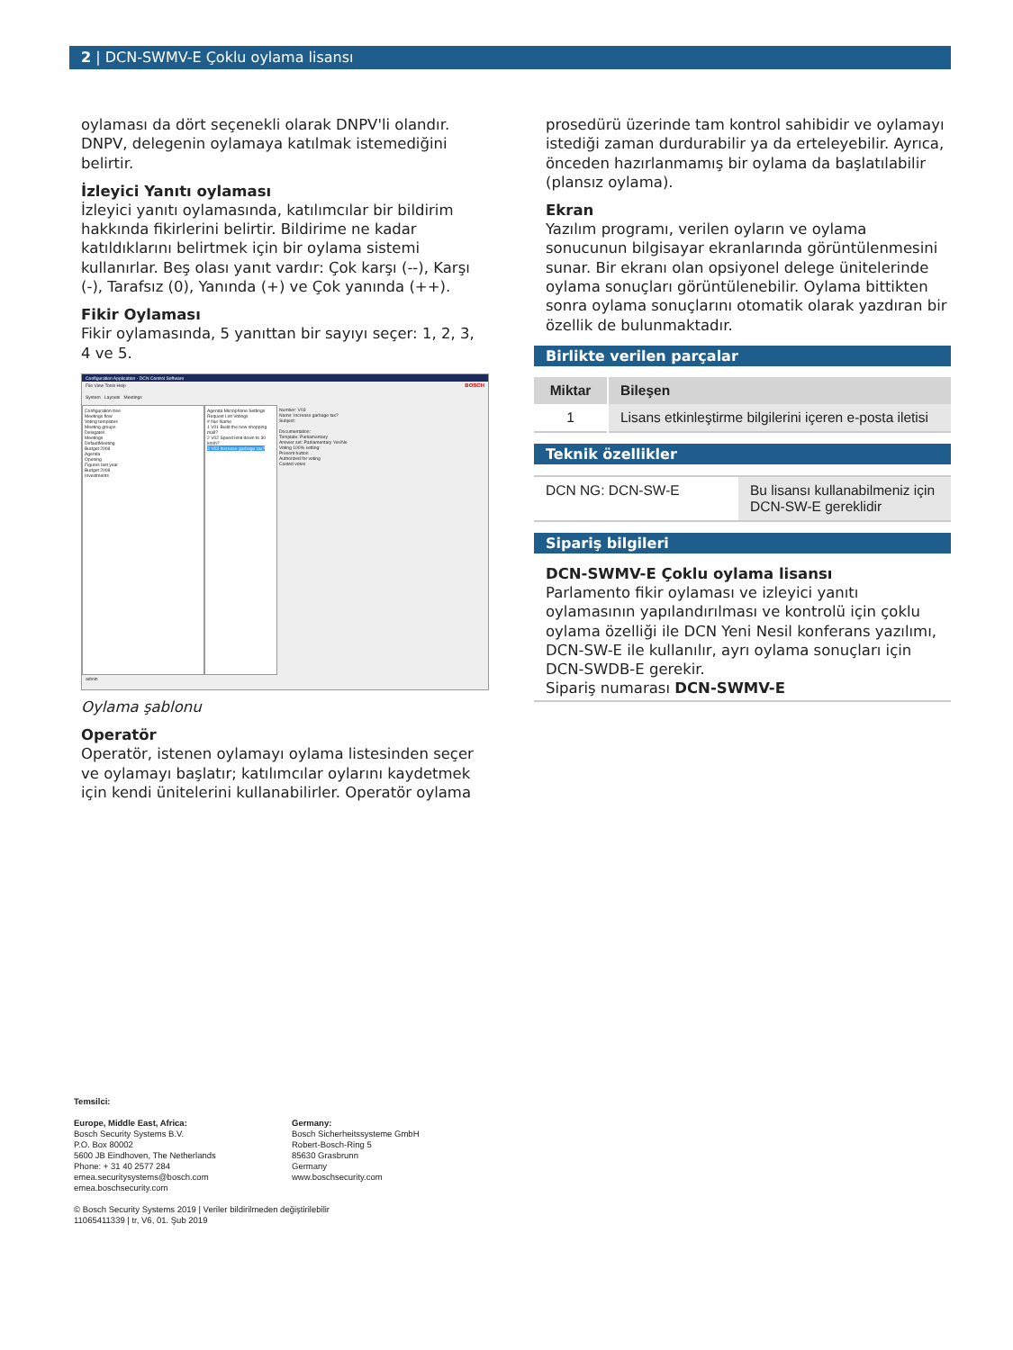2 | DCN-SWMV-E Çoklu oylama lisansı
oylaması da dört seçenekli olarak DNPV'li olandır. DNPV, delegenin oylamaya katılmak istemediğini belirtir.
İzleyici Yanıtı oylaması
İzleyici yanıtı oylamasında, katılımcılar bir bildirim hakkında fikirlerini belirtir. Bildirime ne kadar katıldıklarını belirtmek için bir oylama sistemi kullanırlar. Beş olası yanıt vardır: Çok karşı (--), Karşı (-), Tarafsız (0), Yanında (+) ve Çok yanında (++).
Fikir Oylaması
Fikir oylamasında, 5 yanıttan bir sayıyı seçer: 1, 2, 3, 4 ve 5.
Configuration Application - DCN Control Software
File View Tools Help BOSCH
System Layouts Meetings
Configuration tree
Meetings flow
Voting templates
Meeting groups
Delegates
Meetings
DefaultMeeting
Budget 2008
Agenda
Opening
Figures last year
Budget 2008
Investments
Agenda Microphone Settings Request List Votings
# Nur Name
1 V01 Build the new shopping mall?
2 V02 Speed limit down to 30 km/h?
3 V03 Increase garbage tax?
Number: V03
Name: Increase garbage tax?
Subject:
Documentation:
Template: Parliamentary
Answer set: Parliamentary Yes/No
Voting 100% setting:
Present button
Authorized for voting
Casted votes
admin
Oylama şablonu
Operatör
Operatör, istenen oylamayı oylama listesinden seçer ve oylamayı başlatır; katılımcılar oylarını kaydetmek için kendi ünitelerini kullanabilirler. Operatör oylama
prosedürü üzerinde tam kontrol sahibidir ve oylamayı istediği zaman durdurabilir ya da erteleyebilir. Ayrıca, önceden hazırlanmamış bir oylama da başlatılabilir (plansız oylama).
Ekran
Yazılım programı, verilen oyların ve oylama sonucunun bilgisayar ekranlarında görüntülenmesini sunar. Bir ekranı olan opsiyonel delege ünitelerinde oylama sonuçları görüntülenebilir. Oylama bittikten sonra oylama sonuçlarını otomatik olarak yazdıran bir özellik de bulunmaktadır.
Birlikte verilen parçalar
| Miktar | Bileşen |
| --- | --- |
| 1 | Lisans etkinleştirme bilgilerini içeren e-posta iletisi |
Teknik özellikler
| DCN NG: DCN-SW-E | Bu lisansı kullanabilmeniz için DCN-SW-E gereklidir |
Sipariş bilgileri
DCN-SWMV-E Çoklu oylama lisansı
Parlamento fikir oylaması ve izleyici yanıtı oylamasının yapılandırılması ve kontrolü için çoklu oylama özelliği ile DCN Yeni Nesil konferans yazılımı, DCN-SW-E ile kullanılır, ayrı oylama sonuçları için DCN-SWDB-E gerekir.
Sipariş numarası DCN-SWMV-E
Temsilci:
Europe, Middle East, Africa:
Bosch Security Systems B.V.
P.O. Box 80002
5600 JB Eindhoven, The Netherlands
Phone: + 31 40 2577 284
emea.securitysystems@bosch.com
emea.boschsecurity.com
Germany:
Bosch Sicherheitssysteme GmbH
Robert-Bosch-Ring 5
85630 Grasbrunn
Germany
www.boschsecurity.com
© Bosch Security Systems 2019 | Veriler bildirilmeden değiştirilebilir
11065411339 | tr, V6, 01. Şub 2019